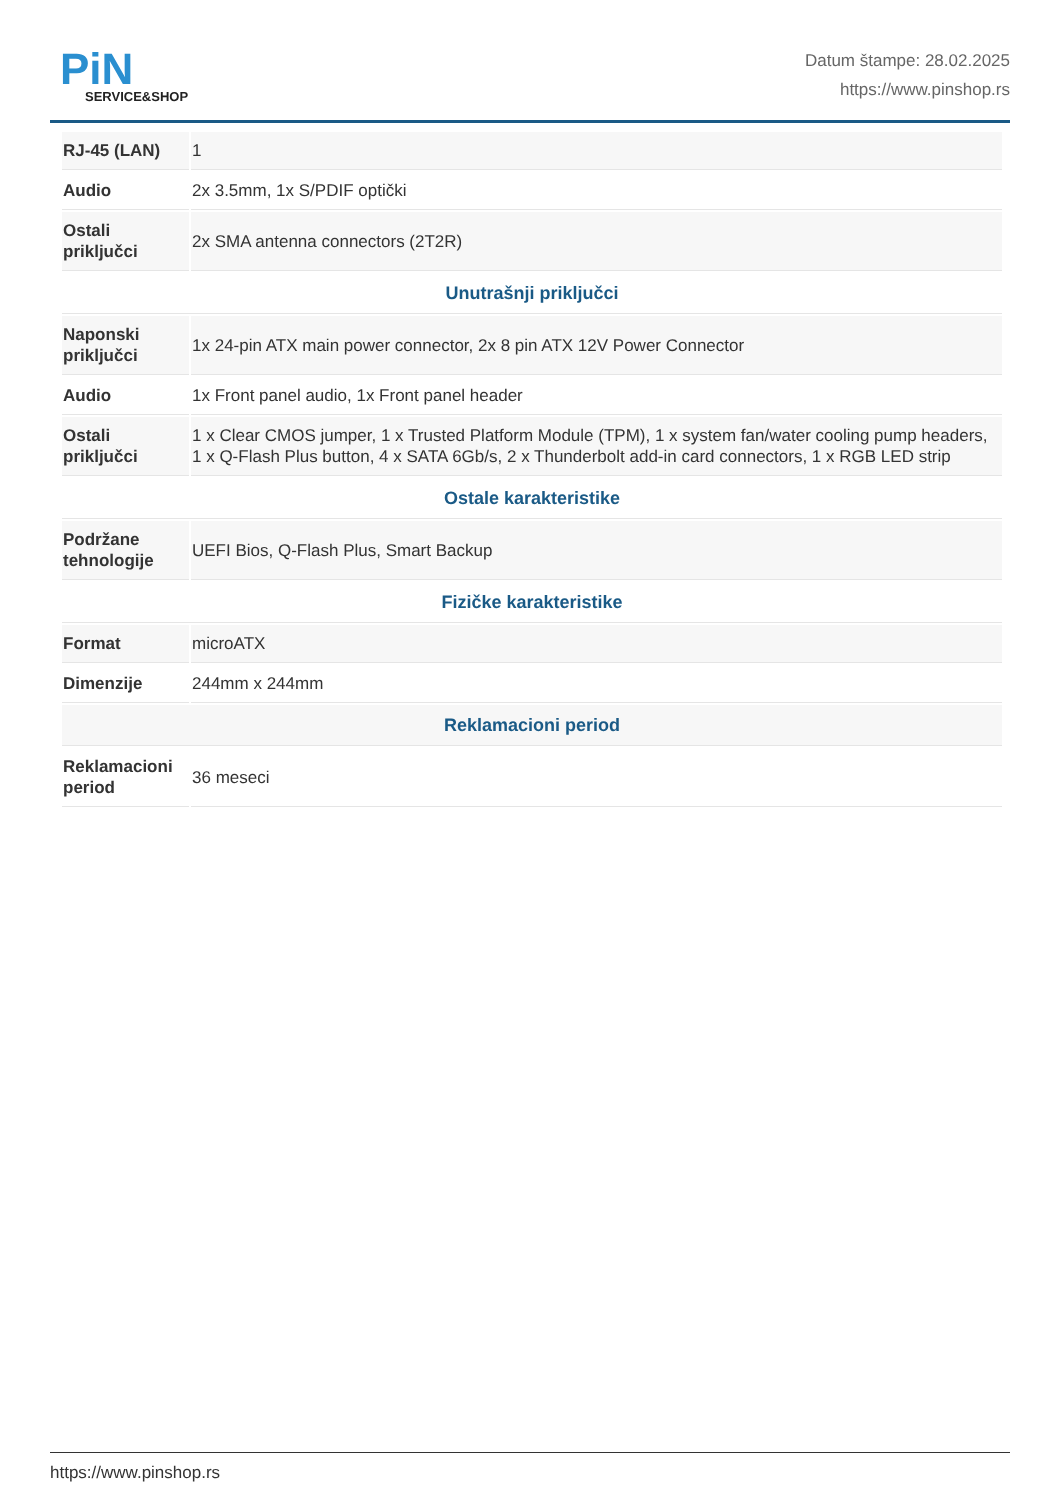PiN
SERVICE&SHOP
Datum štampe: 28.02.2025
https://www.pinshop.rs
| RJ-45 (LAN) | 1 |
| Audio | 2x 3.5mm, 1x S/PDIF optički |
| Ostali priključci | 2x SMA antenna connectors (2T2R) |
| Unutrašnji priključci | |
| Naponski priključci | 1x 24-pin ATX main power connector, 2x 8 pin ATX 12V Power Connector |
| Audio | 1x Front panel audio, 1x Front panel header |
| Ostali priključci | 1 x Clear CMOS jumper, 1 x Trusted Platform Module (TPM), 1 x system fan/water cooling pump headers, 1 x Q-Flash Plus button, 4 x SATA 6Gb/s, 2 x Thunderbolt add-in card connectors, 1 x RGB LED strip |
| Ostale karakteristike | |
| Podržane tehnologije | UEFI Bios, Q-Flash Plus, Smart Backup |
| Fizičke karakteristike | |
| Format | microATX |
| Dimenzije | 244mm x 244mm |
| Reklamacioni period | |
| Reklamacioni period | 36 meseci |
https://www.pinshop.rs